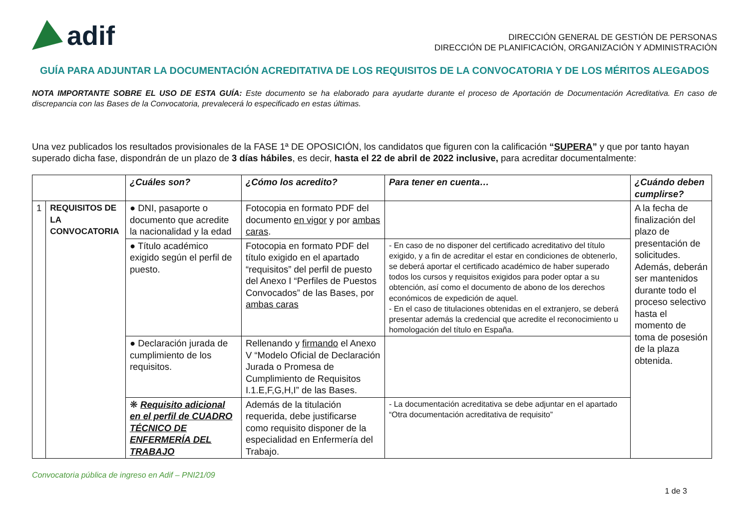adif
DIRECCIÓN GENERAL DE GESTIÓN DE PERSONAS
DIRECCIÓN DE PLANIFICACIÓN, ORGANIZACIÓN Y ADMINISTRACIÓN
GUÍA PARA ADJUNTAR LA DOCUMENTACIÓN ACREDITATIVA DE LOS REQUISITOS DE LA CONVOCATORIA Y DE LOS MÉRITOS ALEGADOS
NOTA IMPORTANTE SOBRE EL USO DE ESTA GUÍA: Este documento se ha elaborado para ayudarte durante el proceso de Aportación de Documentación Acreditativa. En caso de discrepancia con las Bases de la Convocatoria, prevalecerá lo especificado en estas últimas.
Una vez publicados los resultados provisionales de la FASE 1ª DE OPOSICIÓN, los candidatos que figuren con la calificación “SUPERA” y que por tanto hayan superado dicha fase, dispondrán de un plazo de 3 días hábiles, es decir, hasta el 22 de abril de 2022 inclusive, para acreditar documentalmente:
| | | ¿Cuáles son? | ¿Cómo los acredito? | Para tener en cuenta… | ¿Cuándo deben cumplirse? |
| --- | --- | --- | --- | --- | --- |
| 1 | REQUISITOS DE LA CONVOCATORIA | ● DNI, pasaporte o documento que acredite la nacionalidad y la edad | Fotocopia en formato PDF del documento en vigor y por ambas caras . | | A la fecha de finalización del plazo de presentación de solicitudes. Además, deberán ser mantenidos durante todo el proceso selectivo hasta el momento de toma de posesión de la plaza obtenida. |
| | | ● Título académico exigido según el perfil de puesto. | Fotocopia en formato PDF del título exigido en el apartado “requisitos” del perfil de puesto del Anexo I “Perfiles de Puestos Convocados” de las Bases, por ambas caras | - En caso de no disponer del certificado acreditativo del título exigido, y a fin de acreditar el estar en condiciones de obtenerlo, se deberá aportar el certificado académico de haber superado todos los cursos y requisitos exigidos para poder optar a su obtención, así como el documento de abono de los derechos económicos de expedición de aquel. - En el caso de titulaciones obtenidas en el extranjero, se deberá presentar además la credencial que acredite el reconocimiento u homologación del título en España. | |
| | | ● Declaración jurada de cumplimiento de los requisitos. | Rellenando y firmando el Anexo V “Modelo Oficial de Declaración Jurada o Promesa de Cumplimiento de Requisitos I.1.E,F,G,H,I” de las Bases. | | |
| | | ❋ Requisito adicional en el perfil de CUADRO TÉCNICO DE ENFERMERÍA DEL TRABAJO | Además de la titulación requerida, debe justificarse como requisito disponer de la especialidad en Enfermería del Trabajo. | - La documentación acreditativa se debe adjuntar en el apartado “Otra documentación acreditativa de requisito” | |
Convocatoria pública de ingreso en Adif – PNI21/09
1 de 3